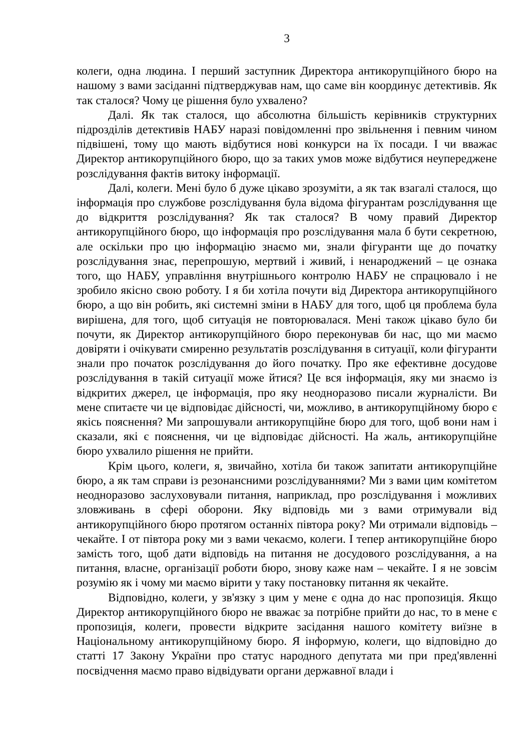3
колеги, одна людина. І перший заступник Директора антикорупційного бюро на нашому з вами засіданні підтверджував нам, що саме він координує детективів. Як так сталося? Чому це рішення було ухвалено?
Далі. Як так сталося, що абсолютна більшість керівників структурних підрозділів детективів НАБУ наразі повідомленні про звільнення і певним чином підвішені, тому що мають відбутися нові конкурси на їх посади. І чи вважає Директор антикорупційного бюро, що за таких умов може відбутися неупереджене розслідування фактів витоку інформації.
Далі, колеги. Мені було б дуже цікаво зрозуміти, а як так взагалі сталося, що інформація про службове розслідування була відома фігурантам розслідування ще до відкриття розслідування? Як так сталося? В чому правий Директор антикорупційного бюро, що інформація про розслідування мала б бути секретною, але оскільки про цю інформацію знаємо ми, знали фігуранти ще до початку розслідування знає, перепрошую, мертвий і живий, і ненароджений – це ознака того, що НАБУ, управління внутрішнього контролю НАБУ не спрацювало і не зробило якісно свою роботу. І я би хотіла почути від Директора антикорупційного бюро, а що він робить, які системні зміни в НАБУ для того, щоб ця проблема була вирішена, для того, щоб ситуація не повторювалася. Мені також цікаво було би почути, як Директор антикорупційного бюро переконував би нас, що ми маємо довіряти і очікувати смиренно результатів розслідування в ситуації, коли фігуранти знали про початок розслідування до його початку. Про яке ефективне досудове розслідування в такій ситуації може йтися? Це вся інформація, яку ми знаємо із відкритих джерел, це інформація, про яку неодноразово писали журналісти. Ви мене спитаєте чи це відповідає дійсності, чи, можливо, в антикорупційному бюро є якісь пояснення? Ми запрошували антикорупційне бюро для того, щоб вони нам і сказали, які є пояснення, чи це відповідає дійсності. На жаль, антикорупційне бюро ухвалило рішення не прийти.
Крім цього, колеги, я, звичайно, хотіла би також запитати антикорупційне бюро, а як там справи із резонансними розслідуваннями? Ми з вами цим комітетом неодноразово заслуховували питання, наприклад, про розслідування і можливих зловживань в сфері оборони. Яку відповідь ми з вами отримували від антикорупційного бюро протягом останніх півтора року? Ми отримали відповідь – чекайте. І от півтора року ми з вами чекаємо, колеги. І тепер антикорупційне бюро замість того, щоб дати відповідь на питання не досудового розслідування, а на питання, власне, організації роботи бюро, знову каже нам – чекайте. І я не зовсім розумію як і чому ми маємо вірити у таку постановку питання як чекайте.
Відповідно, колеги, у зв'язку з цим у мене є одна до нас пропозиція. Якщо Директор антикорупційного бюро не вважає за потрібне прийти до нас, то в мене є пропозиція, колеги, провести відкрите засідання нашого комітету виїзне в Національному антикорупційному бюро. Я інформую, колеги, що відповідно до статті 17 Закону України про статус народного депутата ми при пред'явленні посвідчення маємо право відвідувати органи державної влади і